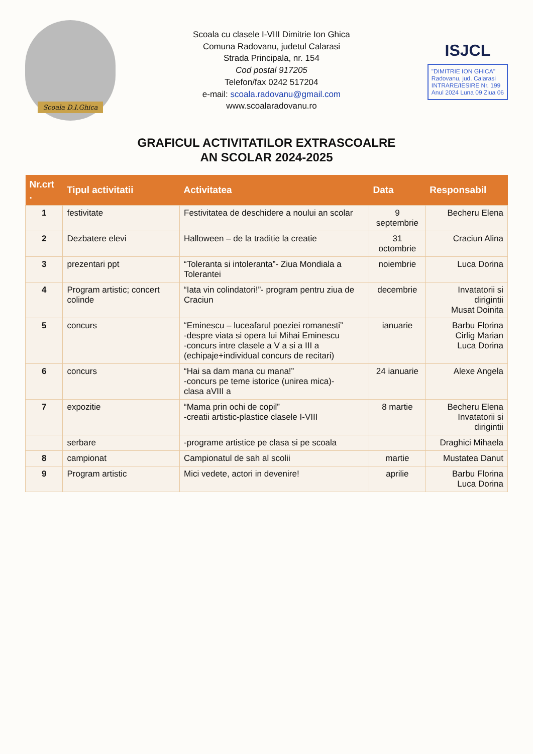Scoala D.I.Ghica
Scoala cu clasele I-VIII Dimitrie Ion Ghica
Comuna Radovanu, judetul Calarasi
Strada Principala, nr. 154
Cod postal 917205
Telefon/fax 0242 517204
e-mail: scoala.radovanu@gmail.com
www.scoalaradovanu.ro
ISJCL
"DIMITRIE ION GHICA"
Radovanu, jud. Calarasi
INTRARE/IESIRE Nr. 199
Anul 2024 Luna 09 Ziua 06
GRAFICUL ACTIVITATILOR EXTRASCOALRE
AN SCOLAR 2024-2025
| Nr.crt . | Tipul activitatii | Activitatea | Data | Responsabil |
| --- | --- | --- | --- | --- |
| 1 | festivitate | Festivitatea de deschidere a noului an scolar | 9 septembrie | Becheru Elena |
| 2 | Dezbatere elevi | Halloween – de la traditie la creatie | 31 octombrie | Craciun Alina |
| 3 | prezentari ppt | “Toleranta si intoleranta”- Ziua Mondiala a Tolerantei | noiembrie | Luca Dorina |
| 4 | Program artistic; concert colinde | “Iata vin colindatori!”- program pentru ziua de Craciun | decembrie | Invatatorii si dirigintii Musat Doinita |
| 5 | concurs | “Eminescu – luceafarul poeziei romanesti” -despre viata si opera lui Mihai Eminescu -concurs intre clasele a V a si a III a (echipaje+individual concurs de recitari) | ianuarie | Barbu Florina Cirlig Marian Luca Dorina |
| 6 | concurs | “Hai sa dam mana cu mana!” -concurs pe teme istorice (unirea mica)- clasa aVIII a | 24 ianuarie | Alexe Angela |
| 7 | expozitie | “Mama prin ochi de copil” -creatii artistic-plastice clasele I-VIII | 8 martie | Becheru Elena Invatatorii si dirigintii |
| | serbare | -programe artistice pe clasa si pe scoala | | Draghici Mihaela |
| 8 | campionat | Campionatul de sah al scolii | martie | Mustatea Danut |
| 9 | Program artistic | Mici vedete, actori in devenire! | aprilie | Barbu Florina Luca Dorina |